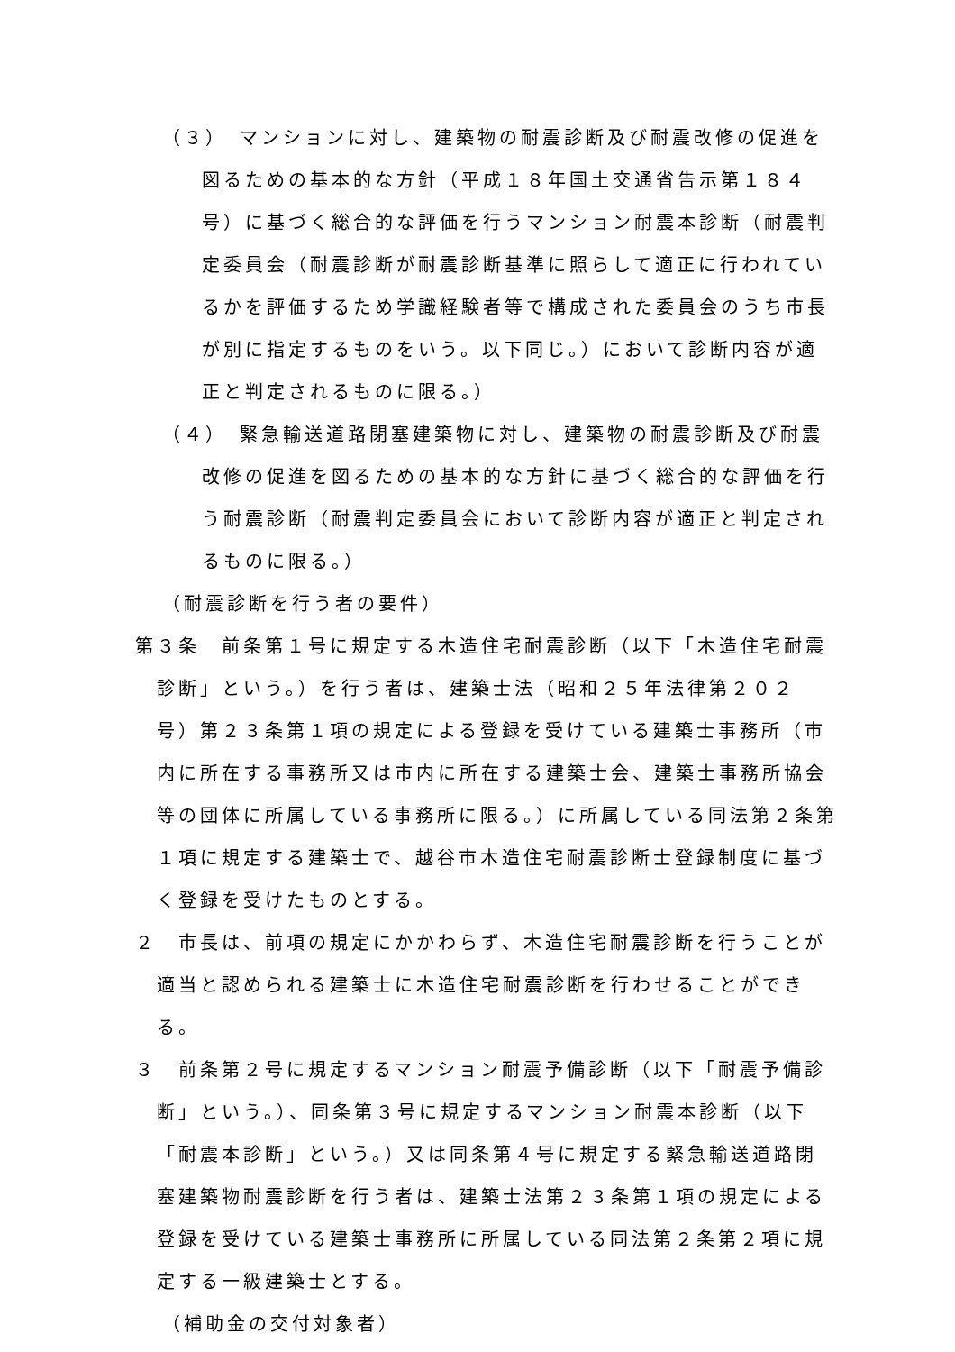（３）　マンションに対し、建築物の耐震診断及び耐震改修の促進を図るための基本的な方針（平成１８年国土交通省告示第１８４号）に基づく総合的な評価を行うマンション耐震本診断（耐震判定委員会（耐震診断が耐震診断基準に照らして適正に行われているかを評価するため学識経験者等で構成された委員会のうち市長が別に指定するものをいう。以下同じ。）において診断内容が適正と判定されるものに限る。）
（４）　緊急輸送道路閉塞建築物に対し、建築物の耐震診断及び耐震改修の促進を図るための基本的な方針に基づく総合的な評価を行う耐震診断（耐震判定委員会において診断内容が適正と判定されるものに限る。）
（耐震診断を行う者の要件）
第３条　前条第１号に規定する木造住宅耐震診断（以下「木造住宅耐震診断」という。）を行う者は、建築士法（昭和２５年法律第２０２号）第２３条第１項の規定による登録を受けている建築士事務所（市内に所在する事務所又は市内に所在する建築士会、建築士事務所協会等の団体に所属している事務所に限る。）に所属している同法第２条第１項に規定する建築士で、越谷市木造住宅耐震診断士登録制度に基づく登録を受けたものとする。
２　市長は、前項の規定にかかわらず、木造住宅耐震診断を行うことが適当と認められる建築士に木造住宅耐震診断を行わせることができる。
３　前条第２号に規定するマンション耐震予備診断（以下「耐震予備診断」という。）、同条第３号に規定するマンション耐震本診断（以下「耐震本診断」という。）又は同条第４号に規定する緊急輸送道路閉塞建築物耐震診断を行う者は、建築士法第２３条第１項の規定による登録を受けている建築士事務所に所属している同法第２条第２項に規定する一級建築士とする。
（補助金の交付対象者）